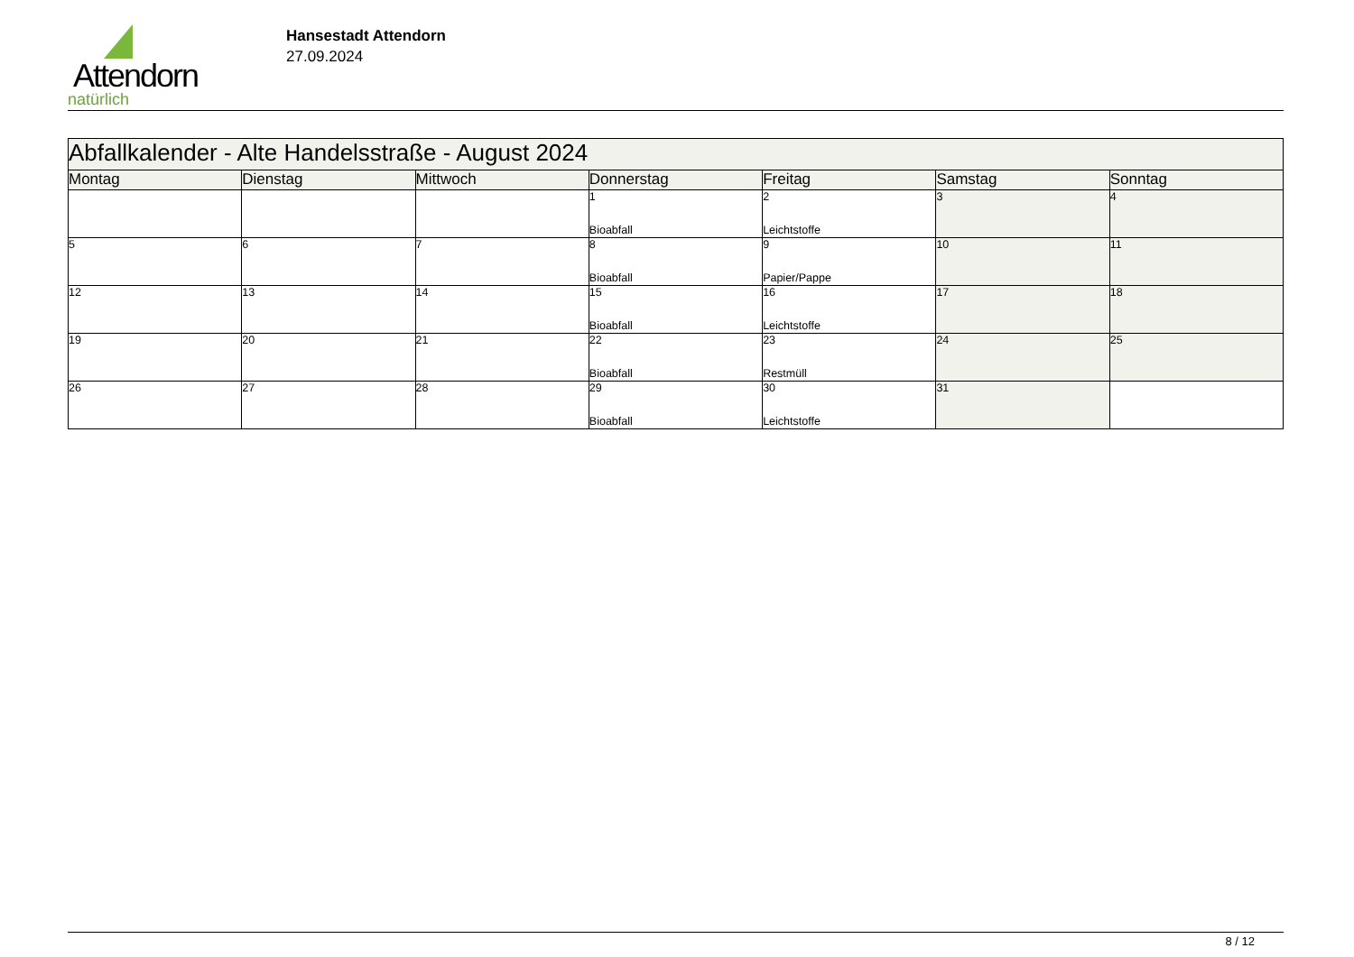Attendorn
natürlich
Hansestadt Attendorn
27.09.2024
| Abfallkalender - Alte Handelsstraße - August 2024 | | | | | | |
| Montag | Dienstag | Mittwoch | Donnerstag | Freitag | Samstag | Sonntag |
| | | | 1 Bioabfall | 2 Leichtstoffe | 3 | 4 |
| 5 | 6 | 7 | 8 Bioabfall | 9 Papier/Pappe | 10 | 11 |
| 12 | 13 | 14 | 15 Bioabfall | 16 Leichtstoffe | 17 | 18 |
| 19 | 20 | 21 | 22 Bioabfall | 23 Restmüll | 24 | 25 |
| 26 | 27 | 28 | 29 Bioabfall | 30 Leichtstoffe | 31 | |
8 / 12